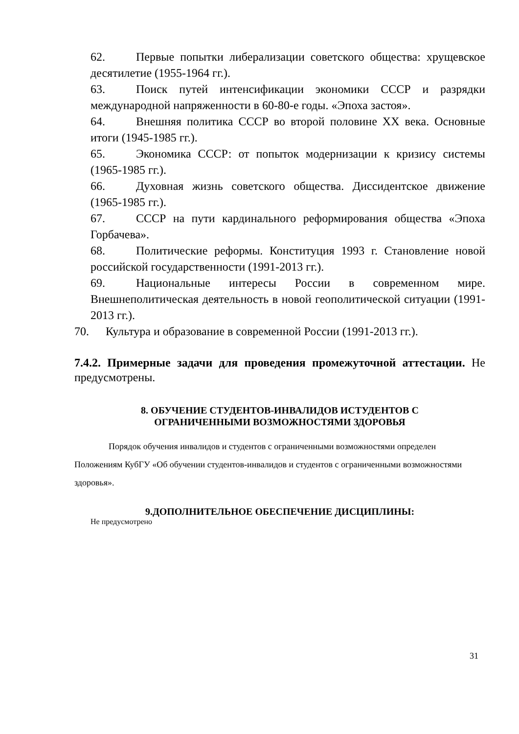62. Первые попытки либерализации советского общества: хрущевское десятилетие (1955-1964 гг.).
63. Поиск путей интенсификации экономики СССР и разрядки международной напряженности в 60-80-е годы. «Эпоха застоя».
64. Внешняя политика СССР во второй половине XX века. Основные итоги (1945-1985 гг.).
65. Экономика СССР: от попыток модернизации к кризису системы (1965-1985 гг.).
66. Духовная жизнь советского общества. Диссидентское движение (1965-1985 гг.).
67. СССР на пути кардинального реформирования общества «Эпоха Горбачева».
68. Политические реформы. Конституция 1993 г. Становление новой российской государственности (1991-2013 гг.).
69. Национальные интересы России в современном мире. Внешнеполитическая деятельность в новой геополитической ситуации (1991-2013 гг.).
70. Культура и образование в современной России (1991-2013 гг.).
7.4.2. Примерные задачи для проведения промежуточной аттестации. Не предусмотрены.
8. ОБУЧЕНИЕ СТУДЕНТОВ-ИНВАЛИДОВ ИСТУДЕНТОВ С
ОГРАНИЧЕННЫМИ ВОЗМОЖНОСТЯМИ ЗДОРОВЬЯ
Порядок обучения инвалидов и студентов с ограниченными возможностями определен Положениям КубГУ «Об обучении студентов-инвалидов и студентов с ограниченными возможностями здоровья».
9.ДОПОЛНИТЕЛЬНОЕ ОБЕСПЕЧЕНИЕ ДИСЦИПЛИНЫ:
Не предусмотрено
31